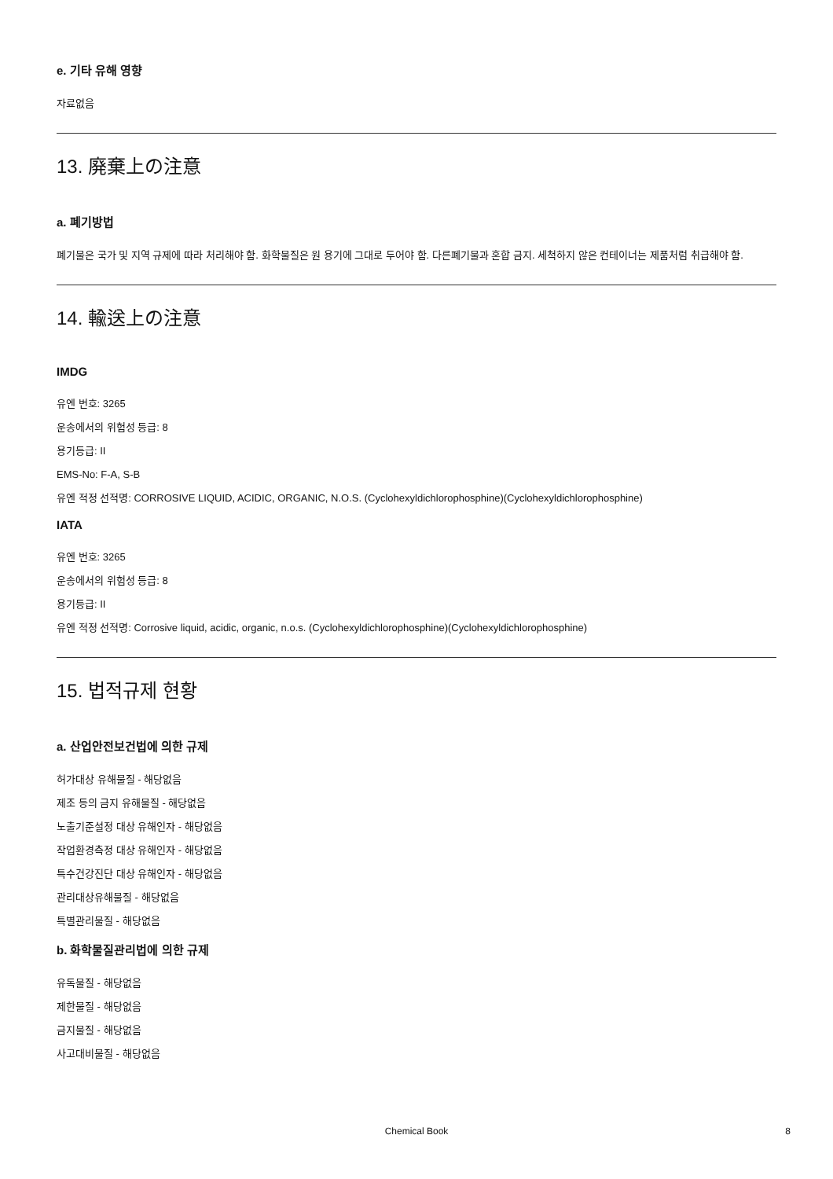e. 기타 유해 영향
자료없음
13. 廃棄上の注意
a. 폐기방법
폐기물은 국가 및 지역 규제에 따라 처리해야 함. 화학물질은 원 용기에 그대로 두어야 함. 다른폐기물과 혼합 금지. 세척하지 않은 컨테이너는 제품처럼 취급해야 함.
14. 輸送上の注意
IMDG
유엔 번호: 3265
운송에서의 위험성 등급: 8
용기등급: II
EMS-No: F-A, S-B
유엔 적정 선적명: CORROSIVE LIQUID, ACIDIC, ORGANIC, N.O.S. (Cyclohexyldichlorophosphine)(Cyclohexyldichlorophosphine)
IATA
유엔 번호: 3265
운송에서의 위험성 등급: 8
용기등급: II
유엔 적정 선적명: Corrosive liquid, acidic, organic, n.o.s. (Cyclohexyldichlorophosphine)(Cyclohexyldichlorophosphine)
15. 법적규제 현황
a. 산업안전보건법에 의한 규제
허가대상 유해물질 - 해당없음
제조 등의 금지 유해물질 - 해당없음
노출기준설정 대상 유해인자 - 해당없음
작업환경측정 대상 유해인자 - 해당없음
특수건강진단 대상 유해인자 - 해당없음
관리대상유해물질 - 해당없음
특별관리물질 - 해당없음
b. 화학물질관리법에 의한 규제
유독물질 - 해당없음
제한물질 - 해당없음
금지물질 - 해당없음
사고대비물질 - 해당없음
Chemical Book 8